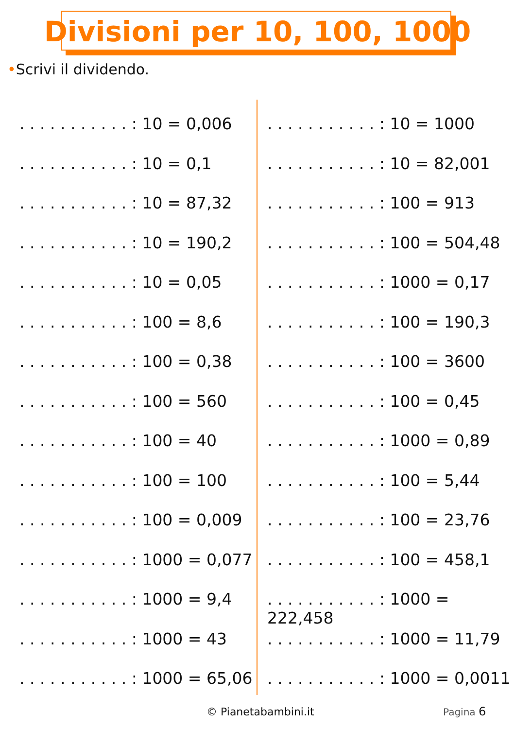Divisioni per 10, 100, 1000
•Scrivi il dividendo.
. . . . . . . . . . . : 10 = 0,006
. . . . . . . . . . . : 10 = 0,1
. . . . . . . . . . . : 10 = 87,32
. . . . . . . . . . . : 10 = 190,2
. . . . . . . . . . . : 10 = 0,05
. . . . . . . . . . . : 100 = 8,6
. . . . . . . . . . . : 100 = 0,38
. . . . . . . . . . . : 100 = 560
. . . . . . . . . . . : 100 = 40
. . . . . . . . . . . : 100 = 100
. . . . . . . . . . . : 100 = 0,009
. . . . . . . . . . . : 1000 = 0,077
. . . . . . . . . . . : 1000 = 9,4
. . . . . . . . . . . : 1000 = 43
. . . . . . . . . . . : 1000 = 65,06
. . . . . . . . . . . : 10 = 1000
. . . . . . . . . . . : 10 = 82,001
. . . . . . . . . . . : 100 = 913
. . . . . . . . . . . : 100 = 504,48
. . . . . . . . . . . : 1000 = 0,17
. . . . . . . . . . . : 100 = 190,3
. . . . . . . . . . . : 100 = 3600
. . . . . . . . . . . : 100 = 0,45
. . . . . . . . . . . : 1000 = 0,89
. . . . . . . . . . . : 100 = 5,44
. . . . . . . . . . . : 100 = 23,76
. . . . . . . . . . . : 100 = 458,1
. . . . . . . . . . . : 1000 = 222,458
. . . . . . . . . . . : 1000 = 11,79
. . . . . . . . . . . : 1000 = 0,0011
© Pianetabambini.it Pagina 6